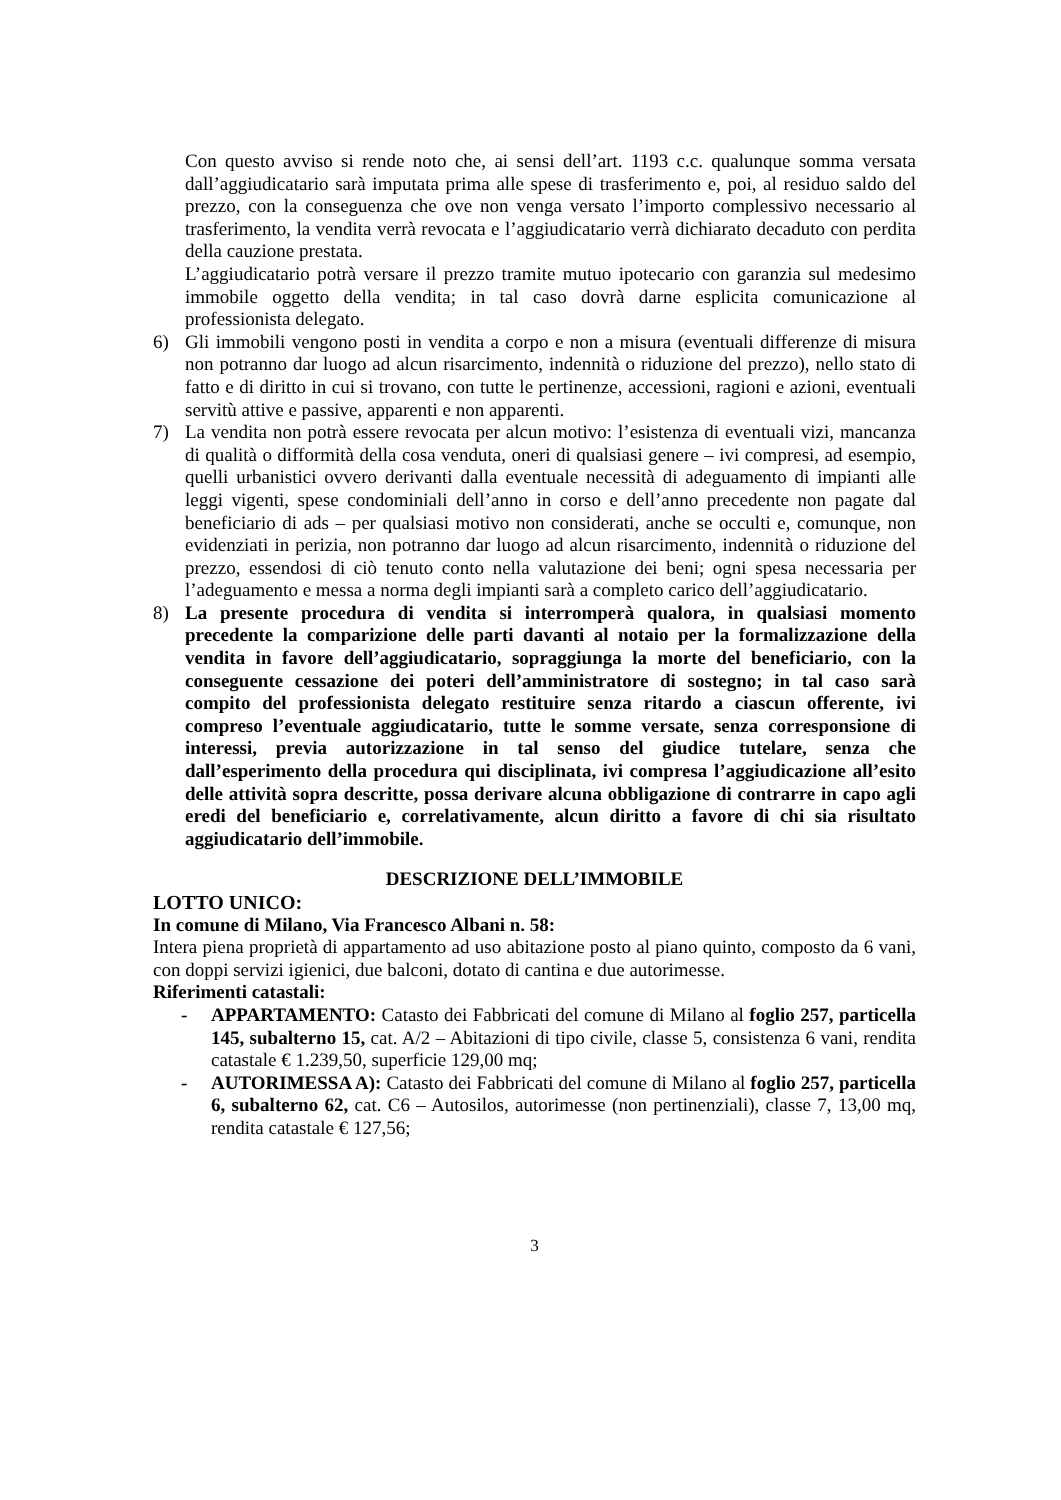Con questo avviso si rende noto che, ai sensi dell’art. 1193 c.c. qualunque somma versata dall’aggiudicatario sarà imputata prima alle spese di trasferimento e, poi, al residuo saldo del prezzo, con la conseguenza che ove non venga versato l’importo complessivo necessario al trasferimento, la vendita verrà revocata e l’aggiudicatario verrà dichiarato decaduto con perdita della cauzione prestata.
L’aggiudicatario potrà versare il prezzo tramite mutuo ipotecario con garanzia sul medesimo immobile oggetto della vendita; in tal caso dovrà darne esplicita comunicazione al professionista delegato.
6) Gli immobili vengono posti in vendita a corpo e non a misura (eventuali differenze di misura non potranno dar luogo ad alcun risarcimento, indennità o riduzione del prezzo), nello stato di fatto e di diritto in cui si trovano, con tutte le pertinenze, accessioni, ragioni e azioni, eventuali servitù attive e passive, apparenti e non apparenti.
7) La vendita non potrà essere revocata per alcun motivo: l’esistenza di eventuali vizi, mancanza di qualità o difformità della cosa venduta, oneri di qualsiasi genere – ivi compresi, ad esempio, quelli urbanistici ovvero derivanti dalla eventuale necessità di adeguamento di impianti alle leggi vigenti, spese condominiali dell’anno in corso e dell’anno precedente non pagate dal beneficiario di ads – per qualsiasi motivo non considerati, anche se occulti e, comunque, non evidenziati in perizia, non potranno dar luogo ad alcun risarcimento, indennità o riduzione del prezzo, essendosi di ciò tenuto conto nella valutazione dei beni; ogni spesa necessaria per l’adeguamento e messa a norma degli impianti sarà a completo carico dell’aggiudicatario.
8) La presente procedura di vendita si interromperà qualora, in qualsiasi momento precedente la comparizione delle parti davanti al notaio per la formalizzazione della vendita in favore dell’aggiudicatario, sopraggiunga la morte del beneficiario, con la conseguente cessazione dei poteri dell’amministratore di sostegno; in tal caso sarà compito del professionista delegato restituire senza ritardo a ciascun offerente, ivi compreso l’eventuale aggiudicatario, tutte le somme versate, senza corresponsione di interessi, previa autorizzazione in tal senso del giudice tutelare, senza che dall’esperimento della procedura qui disciplinata, ivi compresa l’aggiudicazione all’esito delle attività sopra descritte, possa derivare alcuna obbligazione di contrarre in capo agli eredi del beneficiario e, correlativamente, alcun diritto a favore di chi sia risultato aggiudicatario dell’immobile.
DESCRIZIONE DELL’IMMOBILE
LOTTO UNICO:
In comune di Milano, Via Francesco Albani n. 58:
Intera piena proprietà di appartamento ad uso abitazione posto al piano quinto, composto da 6 vani, con doppi servizi igienici, due balconi, dotato di cantina e due autorimesse.
Riferimenti catastali:
- APPARTAMENTO: Catasto dei Fabbricati del comune di Milano al foglio 257, particella 145, subalterno 15, cat. A/2 – Abitazioni di tipo civile, classe 5, consistenza 6 vani, rendita catastale € 1.239,50, superficie 129,00 mq;
- AUTORIMESSA A): Catasto dei Fabbricati del comune di Milano al foglio 257, particella 6, subalterno 62, cat. C6 – Autosilos, autorimesse (non pertinenziali), classe 7, 13,00 mq, rendita catastale € 127,56;
3